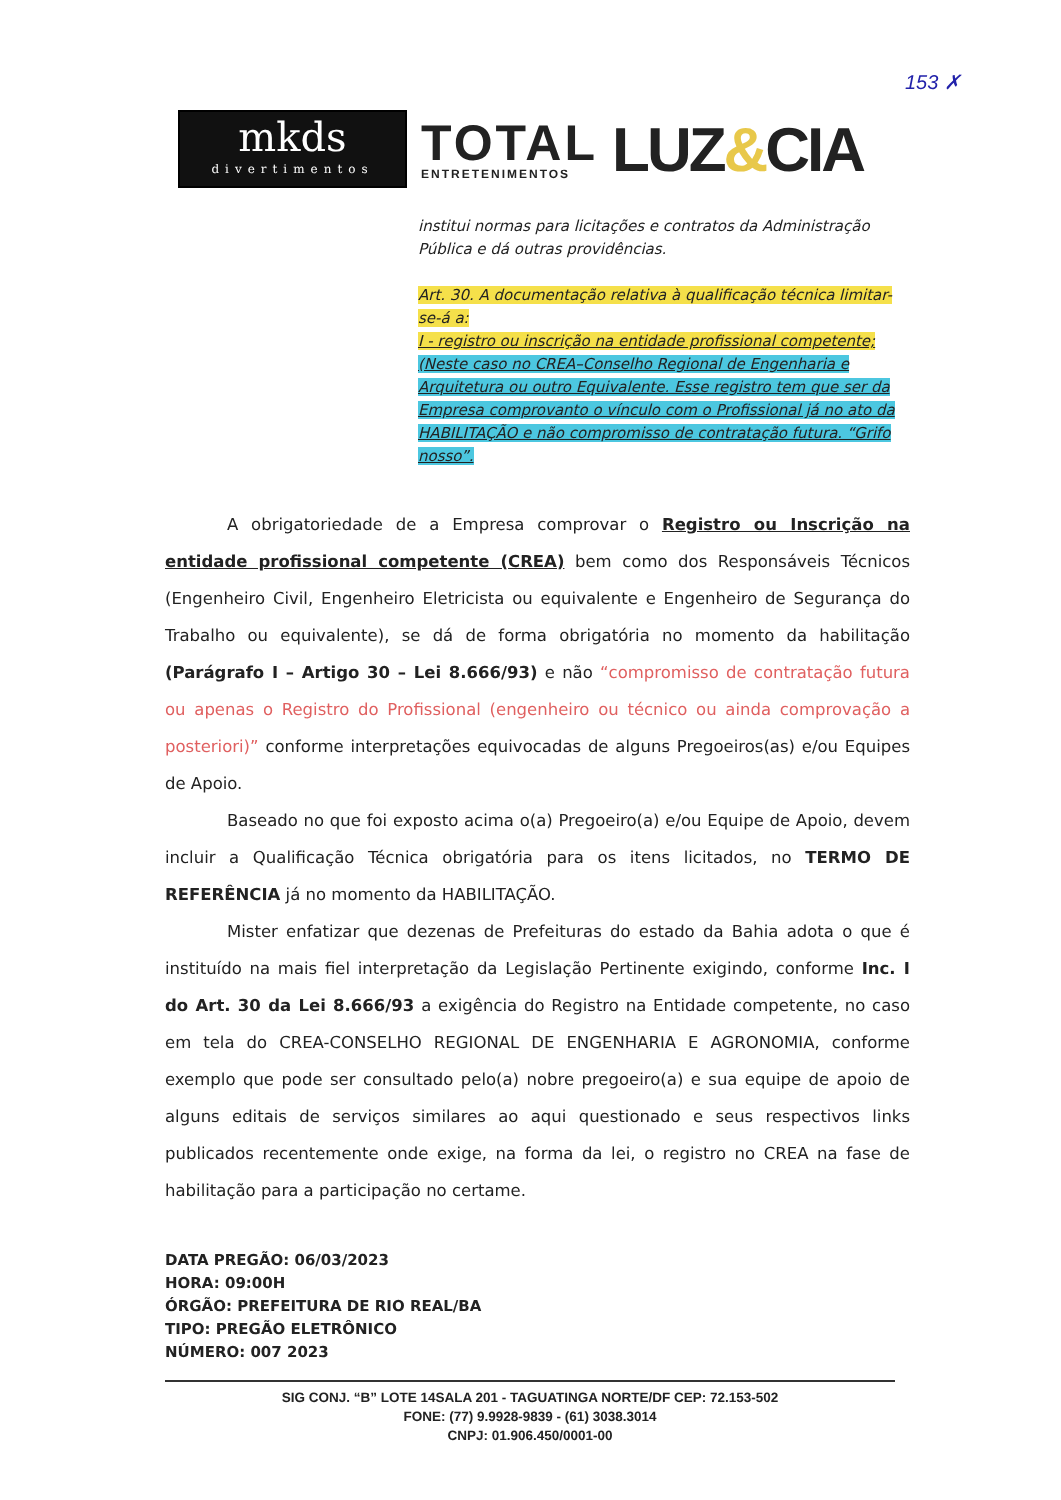153 ✗
mkds
divertimentos
TOTAL
ENTRETENIMENTOS
LUZ&CIA
institui normas para licitações e contratos da Administração Pública e dá outras providências.
Art. 30. A documentação relativa à qualificação técnica limitar-se-á a:
I - registro ou inscrição na entidade profissional competente; (Neste caso no CREA–Conselho Regional de Engenharia e Arquitetura ou outro Equivalente. Esse registro tem que ser da Empresa comprovanto o vínculo com o Profissional já no ato da HABILITAÇÃO e não compromisso de contratação futura. “Grifo nosso”.
A obrigatoriedade de a Empresa comprovar o Registro ou Inscrição na entidade profissional competente (CREA) bem como dos Responsáveis Técnicos (Engenheiro Civil, Engenheiro Eletricista ou equivalente e Engenheiro de Segurança do Trabalho ou equivalente), se dá de forma obrigatória no momento da habilitação (Parágrafo I – Artigo 30 – Lei 8.666/93) e não “compromisso de contratação futura ou apenas o Registro do Profissional (engenheiro ou técnico ou ainda comprovação a posteriori)” conforme interpretações equivocadas de alguns Pregoeiros(as) e/ou Equipes de Apoio.
Baseado no que foi exposto acima o(a) Pregoeiro(a) e/ou Equipe de Apoio, devem incluir a Qualificação Técnica obrigatória para os itens licitados, no TERMO DE REFERÊNCIA já no momento da HABILITAÇÃO.
Mister enfatizar que dezenas de Prefeituras do estado da Bahia adota o que é instituído na mais fiel interpretação da Legislação Pertinente exigindo, conforme Inc. I do Art. 30 da Lei 8.666/93 a exigência do Registro na Entidade competente, no caso em tela do CREA-CONSELHO REGIONAL DE ENGENHARIA E AGRONOMIA, conforme exemplo que pode ser consultado pelo(a) nobre pregoeiro(a) e sua equipe de apoio de alguns editais de serviços similares ao aqui questionado e seus respectivos links publicados recentemente onde exige, na forma da lei, o registro no CREA na fase de habilitação para a participação no certame.
DATA PREGÃO: 06/03/2023
HORA: 09:00H
ÓRGÃO: PREFEITURA DE RIO REAL/BA
TIPO: PREGÃO ELETRÔNICO
NÚMERO: 007 2023
SIG CONJ. “B” LOTE 14SALA 201 - TAGUATINGA NORTE/DF CEP: 72.153-502
FONE: (77) 9.9928-9839 - (61) 3038.3014
CNPJ: 01.906.450/0001-00